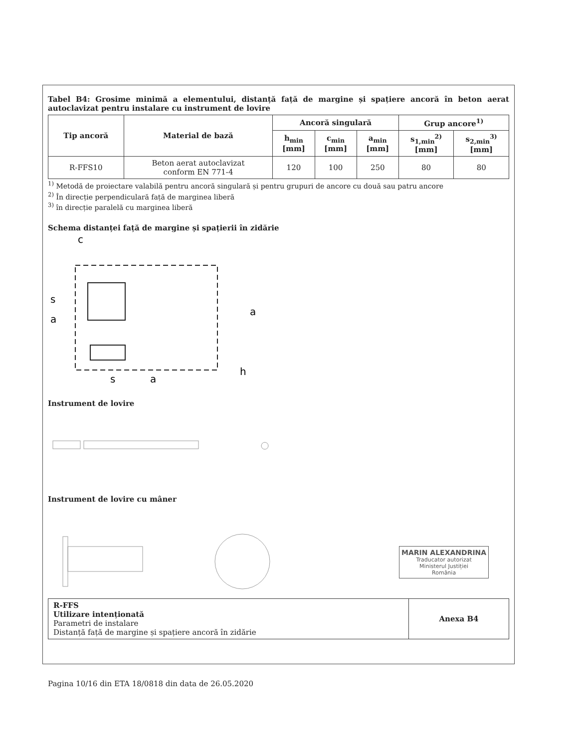Tabel B4: Grosime minimă a elementului, distanță față de margine și spațiere ancoră în beton aerat autoclavizat pentru instalare cu instrument de lovire
| Tip ancoră | Material de bază | Ancoră singulară | | | Grup ancore<sup>1)</sup> | |
| --- | --- | --- | --- | --- | --- | --- |
| | | h<sub>min</sub> [mm] | c<sub>min</sub> [mm] | a<sub>min</sub> [mm] | s<sub>1,min</sub><sup>2)</sup> [mm] | s<sub>2,min</sub><sup>3)</sup> [mm] |
| R-FFS10 | Beton aerat autoclavizat conform EN 771-4 | 120 | 100 | 250 | 80 | 80 |
<sup>1)</sup> Metodă de proiectare valabilă pentru ancoră singulară și pentru grupuri de ancore cu două sau patru ancore
<sup>2)</sup> În direcție perpendiculară față de marginea liberă
<sup>3)</sup> în direcție paralelă cu marginea liberă
Schema distanței față de margine și spațierii în zidărie
c
s
a
a
s
a
h
Instrument de lovire
Instrument de lovire cu mâner
R-FFS
Utilizare intenționată
Parametri de instalare
Distanță față de margine și spațiere ancoră în zidărie
Anexa B4
Pagina 10/16 din ETA 18/0818 din data de 26.05.2020
MARIN ALEXANDRINA
Traducator autorizat
Ministerul Justiției
România